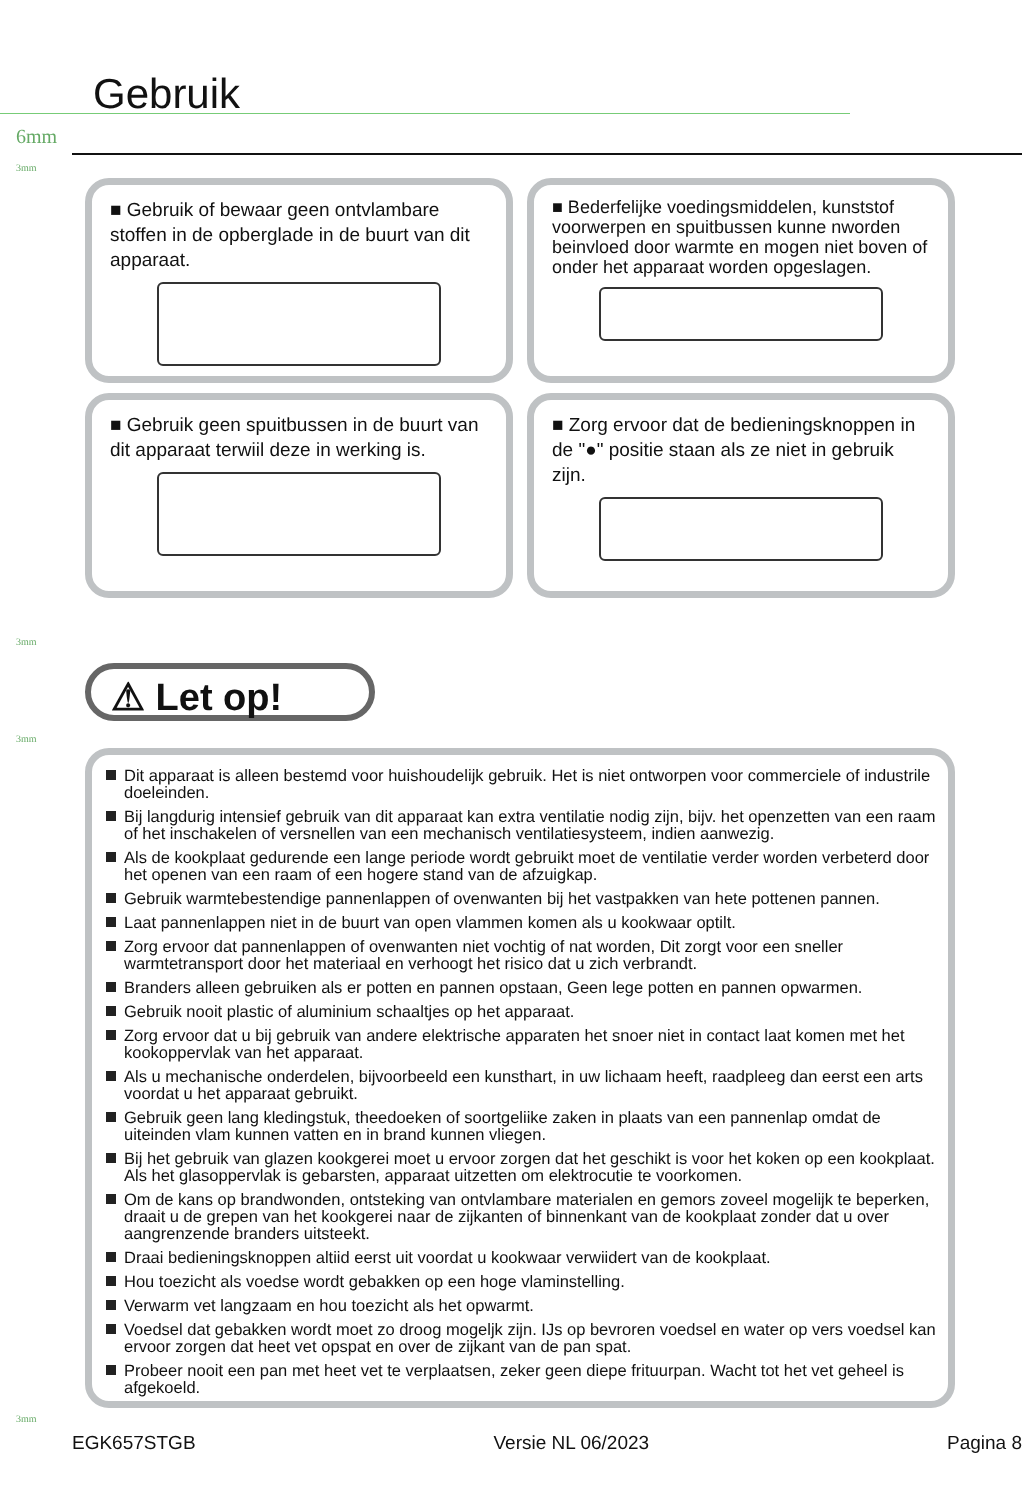Gebruik
6mm
3mm
■ Gebruik of bewaar geen ontvlambare stoffen in de opberglade in de buurt van dit apparaat.
■ Bederfelijke voedingsmiddelen, kunststof voorwerpen en spuitbussen kunne nworden beinvloed door warmte en mogen niet boven of onder het apparaat worden opgeslagen.
■ Gebruik geen spuitbussen in de buurt van dit apparaat terwiil deze in werking is.
■ Zorg ervoor dat de bedieningsknoppen in de "●" positie staan als ze niet in gebruik zijn.
3mm
⚠ Let op!
3mm
Dit apparaat is alleen bestemd voor huishoudelijk gebruik. Het is niet ontworpen voor commerciele of industrile doeleinden.
Bij langdurig intensief gebruik van dit apparaat kan extra ventilatie nodig zijn, bijv. het openzetten van een raam of het inschakelen of versnellen van een mechanisch ventilatiesysteem, indien aanwezig.
Als de kookplaat gedurende een lange periode wordt gebruikt moet de ventilatie verder worden verbeterd door het openen van een raam of een hogere stand van de afzuigkap.
Gebruik warmtebestendige pannenlappen of ovenwanten bij het vastpakken van hete pottenen pannen.
Laat pannenlappen niet in de buurt van open vlammen komen als u kookwaar optilt.
Zorg ervoor dat pannenlappen of ovenwanten niet vochtig of nat worden, Dit zorgt voor een sneller warmtetransport door het materiaal en verhoogt het risico dat u zich verbrandt.
Branders alleen gebruiken als er potten en pannen opstaan, Geen lege potten en pannen opwarmen.
Gebruik nooit plastic of aluminium schaaltjes op het apparaat.
Zorg ervoor dat u bij gebruik van andere elektrische apparaten het snoer niet in contact laat komen met het kookoppervlak van het apparaat.
Als u mechanische onderdelen, bijvoorbeeld een kunsthart, in uw lichaam heeft, raadpleeg dan eerst een arts voordat u het apparaat gebruikt.
Gebruik geen lang kledingstuk, theedoeken of soortgeliike zaken in plaats van een pannenlap omdat de uiteinden vlam kunnen vatten en in brand kunnen vliegen.
Bij het gebruik van glazen kookgerei moet u ervoor zorgen dat het geschikt is voor het koken op een kookplaat. Als het glasoppervlak is gebarsten, apparaat uitzetten om elektrocutie te voorkomen.
Om de kans op brandwonden, ontsteking van ontvlambare materialen en gemors zoveel mogelijk te beperken, draait u de grepen van het kookgerei naar de zijkanten of binnenkant van de kookplaat zonder dat u over aangrenzende branders uitsteekt.
Draai bedieningsknoppen altiid eerst uit voordat u kookwaar verwiidert van de kookplaat.
Hou toezicht als voedse wordt gebakken op een hoge vlaminstelling.
Verwarm vet langzaam en hou toezicht als het opwarmt.
Voedsel dat gebakken wordt moet zo droog mogeljk zijn. IJs op bevroren voedsel en water op vers voedsel kan ervoor zorgen dat heet vet opspat en over de zijkant van de pan spat.
Probeer nooit een pan met heet vet te verplaatsen, zeker geen diepe frituurpan. Wacht tot het vet geheel is afgekoeld.
3mm
EGK657STGB Versie NL 06/2023 Pagina 8